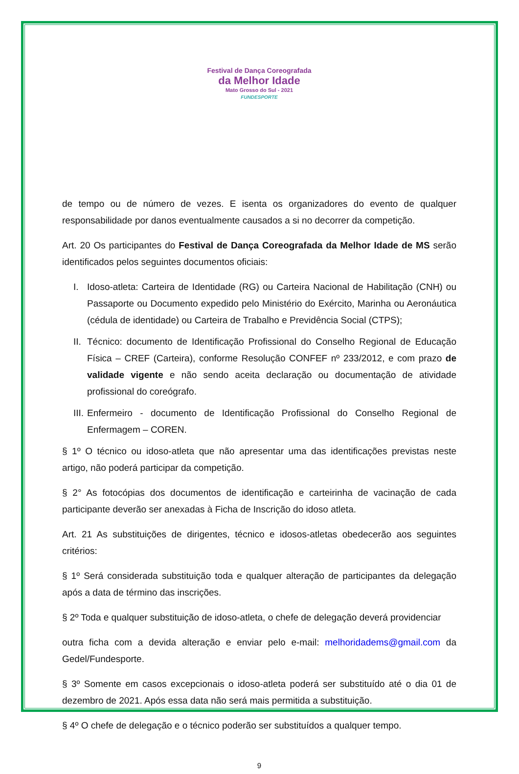Festival de Dança Coreografada
da Melhor Idade
Mato Grosso do Sul - 2021
FUNDESPORTE
de tempo ou de número de vezes. E isenta os organizadores do evento de qualquer responsabilidade por danos eventualmente causados a si no decorrer da competição.
Art. 20 Os participantes do Festival de Dança Coreografada da Melhor Idade de MS serão identificados pelos seguintes documentos oficiais:
I. Idoso-atleta: Carteira de Identidade (RG) ou Carteira Nacional de Habilitação (CNH) ou Passaporte ou Documento expedido pelo Ministério do Exército, Marinha ou Aeronáutica (cédula de identidade) ou Carteira de Trabalho e Previdência Social (CTPS);
II. Técnico: documento de Identificação Profissional do Conselho Regional de Educação Física – CREF (Carteira), conforme Resolução CONFEF nº 233/2012, e com prazo de validade vigente e não sendo aceita declaração ou documentação de atividade profissional do coreógrafo.
III. Enfermeiro - documento de Identificação Profissional do Conselho Regional de Enfermagem – COREN.
§ 1º O técnico ou idoso-atleta que não apresentar uma das identificações previstas neste artigo, não poderá participar da competição.
§ 2° As fotocópias dos documentos de identificação e carteirinha de vacinação de cada participante deverão ser anexadas à Ficha de Inscrição do idoso atleta.
Art. 21 As substituições de dirigentes, técnico e idosos-atletas obedecerão aos seguintes critérios:
§ 1º Será considerada substituição toda e qualquer alteração de participantes da delegação após a data de término das inscrições.
§ 2º Toda e qualquer substituição de idoso-atleta, o chefe de delegação deverá providenciar
outra ficha com a devida alteração e enviar pelo e-mail: melhoridadems@gmail.com da Gedel/Fundesporte.
§ 3º Somente em casos excepcionais o idoso-atleta poderá ser substituído até o dia 01 de dezembro de 2021. Após essa data não será mais permitida a substituição.
§ 4º O chefe de delegação e o técnico poderão ser substituídos a qualquer tempo.
9